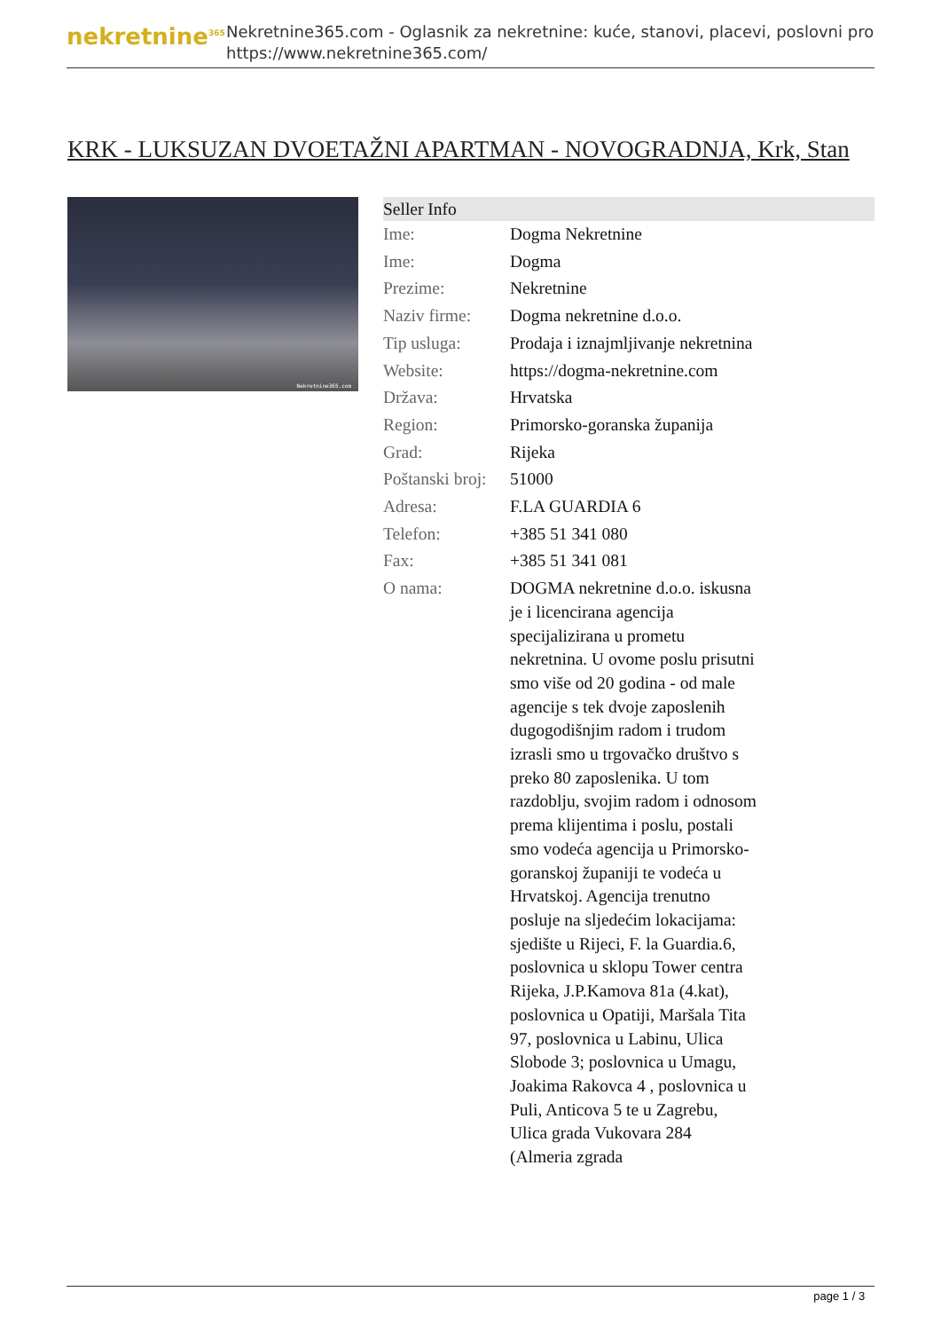nekretnine<sup>365</sup>
Nekretnine365.com - Oglasnik za nekretnine: kuće, stanovi, placevi, poslovni pro
https://www.nekretnine365.com/
KRK - LUKSUZAN DVOETAŽNI APARTMAN - NOVOGRADNJA, Krk, Stan
Nekretnine365.com
| Seller Info | | |
| --- | --- | --- |
| Ime: | Dogma Nekretnine | |
| Ime: | Dogma | |
| Prezime: | Nekretnine | |
| Naziv firme: | Dogma nekretnine d.o.o. | |
| Tip usluga: | Prodaja i iznajmljivanje nekretnina | |
| Website: | https://dogma-nekretnine.com | |
| Država: | Hrvatska | |
| Region: | Primorsko-goranska županija | |
| Grad: | Rijeka | |
| Poštanski broj: | 51000 | |
| Adresa: | F.LA GUARDIA 6 | |
| Telefon: | +385 51 341 080 | |
| Fax: | +385 51 341 081 | |
| O nama: | DOGMA nekretnine d.o.o. iskusna je i licencirana agencija specijalizirana u prometu nekretnina. U ovome poslu prisutni smo više od 20 godina - od male agencije s tek dvoje zaposlenih dugogodišnjim radom i trudom izrasli smo u trgovačko društvo s preko 80 zaposlenika. U tom razdoblju, svojim radom i odnosom prema klijentima i poslu, postali smo vodeća agencija u Primorsko-goranskoj županiji te vodeća u Hrvatskoj. Agencija trenutno posluje na sljedećim lokacijama: sjedište u Rijeci, F. la Guardia.6, poslovnica u sklopu Tower centra Rijeka, J.P.Kamova 81a (4.kat), poslovnica u Opatiji, Maršala Tita 97, poslovnica u Labinu, Ulica Slobode 3; poslovnica u Umagu, Joakima Rakovca 4 , poslovnica u Puli, Anticova 5 te u Zagrebu, Ulica grada Vukovara 284 (Almeria zgrada | |
page 1 / 3